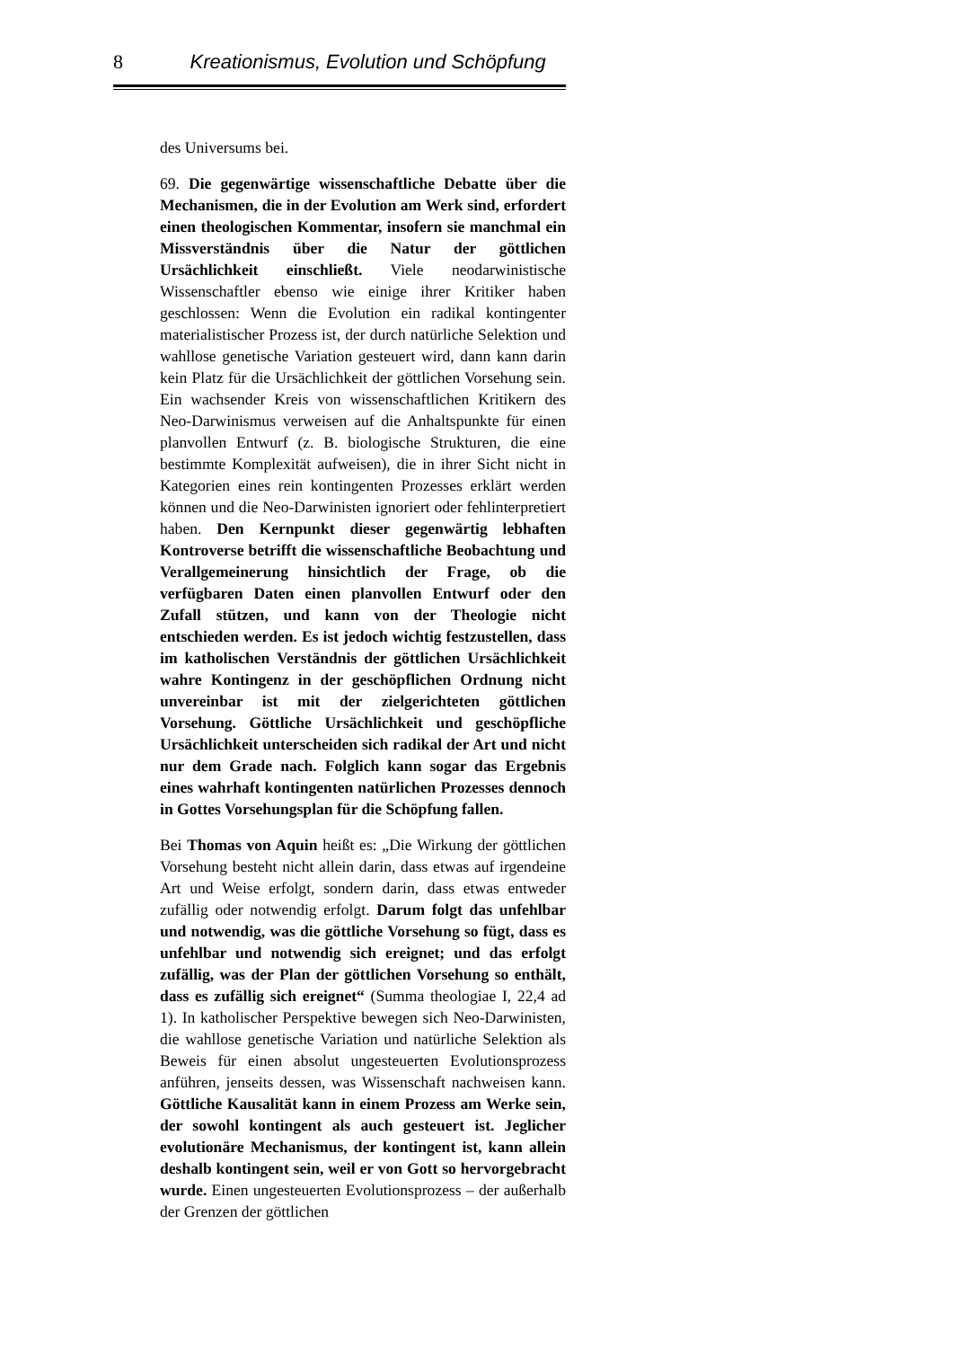8 Kreationismus, Evolution und Schöpfung
des Universums bei.
69. Die gegenwärtige wissenschaftliche Debatte über die Mechanismen, die in der Evolution am Werk sind, erfordert einen theologischen Kommentar, insofern sie manchmal ein Missverständnis über die Natur der göttlichen Ursächlichkeit einschließt. Viele neodarwinistische Wissenschaftler ebenso wie einige ihrer Kritiker haben geschlossen: Wenn die Evolution ein radikal kontingenter materialistischer Prozess ist, der durch natürliche Selektion und wahllose genetische Variation gesteuert wird, dann kann darin kein Platz für die Ursächlichkeit der göttlichen Vorsehung sein. Ein wachsender Kreis von wissenschaftlichen Kritikern des Neo-Darwinismus verweisen auf die Anhaltspunkte für einen planvollen Entwurf (z. B. biologische Strukturen, die eine bestimmte Komplexität aufweisen), die in ihrer Sicht nicht in Kategorien eines rein kontingenten Prozesses erklärt werden können und die Neo-Darwinisten ignoriert oder fehlinterpretiert haben. Den Kernpunkt dieser gegenwärtig lebhaften Kontroverse betrifft die wissenschaftliche Beobachtung und Verallgemeinerung hinsichtlich der Frage, ob die verfügbaren Daten einen planvollen Entwurf oder den Zufall stützen, und kann von der Theologie nicht entschieden werden. Es ist jedoch wichtig festzustellen, dass im katholischen Verständnis der göttlichen Ursächlichkeit wahre Kontingenz in der geschöpflichen Ordnung nicht unvereinbar ist mit der zielgerichteten göttlichen Vorsehung. Göttliche Ursächlichkeit und geschöpfliche Ursächlichkeit unterscheiden sich radikal der Art und nicht nur dem Grade nach. Folglich kann sogar das Ergebnis eines wahrhaft kontingenten natürlichen Prozesses dennoch in Gottes Vorsehungsplan für die Schöpfung fallen.
Bei Thomas von Aquin heißt es: „Die Wirkung der göttlichen Vorsehung besteht nicht allein darin, dass etwas auf irgendeine Art und Weise erfolgt, sondern darin, dass etwas entweder zufällig oder notwendig erfolgt. Darum folgt das unfehlbar und notwendig, was die göttliche Vorsehung so fügt, dass es unfehlbar und notwendig sich ereignet; und das erfolgt zufällig, was der Plan der göttlichen Vorsehung so enthält, dass es zufällig sich ereignet“ (Summa theologiae I, 22,4 ad 1). In katholischer Perspektive bewegen sich Neo-Darwinisten, die wahllose genetische Variation und natürliche Selektion als Beweis für einen absolut ungesteuerten Evolutionsprozess anführen, jenseits dessen, was Wissenschaft nachweisen kann. Göttliche Kausalität kann in einem Prozess am Werke sein, der sowohl kontingent als auch gesteuert ist. Jeglicher evolutionäre Mechanismus, der kontingent ist, kann allein deshalb kontingent sein, weil er von Gott so hervorgebracht wurde. Einen ungesteuerten Evolutionsprozess – der außerhalb der Grenzen der göttlichen